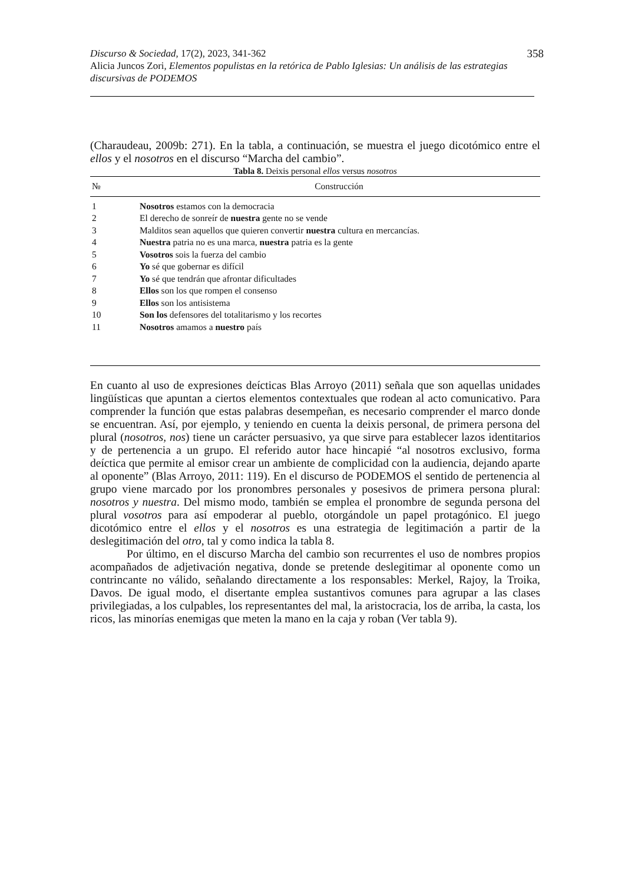358 Discurso & Sociedad, 17(2), 2023, 341-362
Alicia Juncos Zori, Elementos populistas en la retórica de Pablo Iglesias: Un análisis de las estrategias discursivas de PODEMOS
(Charaudeau, 2009b: 271). En la tabla, a continuación, se muestra el juego dicotómico entre el ellos y el nosotros en el discurso “Marcha del cambio”.
Tabla 8. Deixis personal ellos versus nosotros
| № | Construcción |
| --- | --- |
| 1 | Nosotros estamos con la democracia |
| 2 | El derecho de sonreír de nuestra gente no se vende |
| 3 | Malditos sean aquellos que quieren convertir nuestra cultura en mercancías. |
| 4 | Nuestra patria no es una marca, nuestra patria es la gente |
| 5 | Vosotros sois la fuerza del cambio |
| 6 | Yo sé que gobernar es difícil |
| 7 | Yo sé que tendrán que afrontar dificultades |
| 8 | Ellos son los que rompen el consenso |
| 9 | Ellos son los antisistema |
| 10 | Son los defensores del totalitarismo y los recortes |
| 11 | Nosotros amamos a nuestro país |
En cuanto al uso de expresiones deícticas Blas Arroyo (2011) señala que son aquellas unidades lingüísticas que apuntan a ciertos elementos contextuales que rodean al acto comunicativo. Para comprender la función que estas palabras desempeñan, es necesario comprender el marco donde se encuentran. Así, por ejemplo, y teniendo en cuenta la deixis personal, de primera persona del plural (nosotros, nos) tiene un carácter persuasivo, ya que sirve para establecer lazos identitarios y de pertenencia a un grupo. El referido autor hace hincapié “al nosotros exclusivo, forma deíctica que permite al emisor crear un ambiente de complicidad con la audiencia, dejando aparte al oponente” (Blas Arroyo, 2011: 119). En el discurso de PODEMOS el sentido de pertenencia al grupo viene marcado por los pronombres personales y posesivos de primera persona plural: nosotros y nuestra. Del mismo modo, también se emplea el pronombre de segunda persona del plural vosotros para así empoderar al pueblo, otorgándole un papel protagónico. El juego dicotómico entre el ellos y el nosotros es una estrategia de legitimación a partir de la deslegitimación del otro, tal y como indica la tabla 8.
Por último, en el discurso Marcha del cambio son recurrentes el uso de nombres propios acompañados de adjetivación negativa, donde se pretende deslegitimar al oponente como un contrincante no válido, señalando directamente a los responsables: Merkel, Rajoy, la Troika, Davos. De igual modo, el disertante emplea sustantivos comunes para agrupar a las clases privilegiadas, a los culpables, los representantes del mal, la aristocracia, los de arriba, la casta, los ricos, las minorías enemigas que meten la mano en la caja y roban (Ver tabla 9).